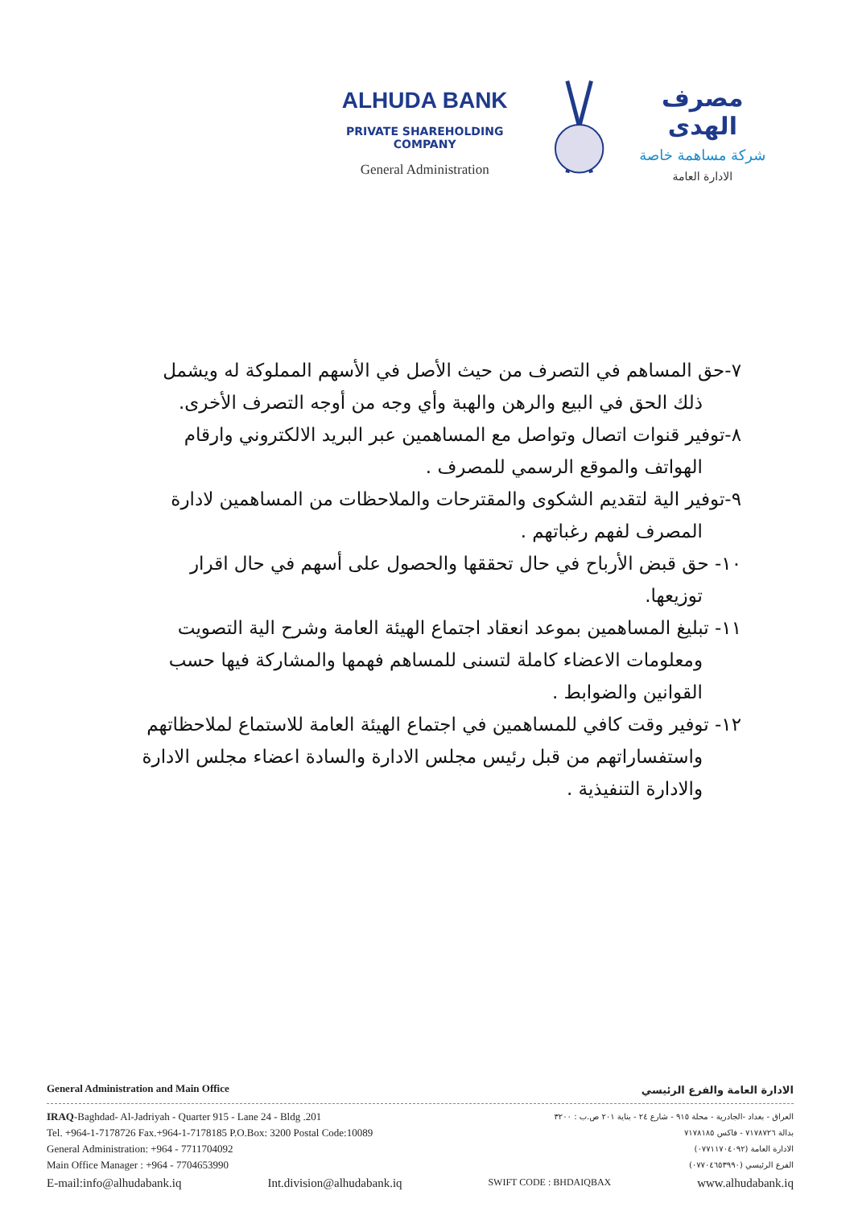ALHUDA BANK
PRIVATE SHAREHOLDING COMPANY
General Administration
مصرف الهدى
شركة مساهمة خاصة
الادارة العامة
٧-حق المساهم في التصرف من حيث الأصل في الأسهم المملوكة له ويشمل
ذلك الحق في البيع والرهن والهبة وأي وجه من أوجه التصرف الأخرى.
٨-توفير قنوات اتصال وتواصل مع المساهمين عبر البريد الالكتروني وارقام
الهواتف والموقع الرسمي للمصرف .
٩-توفير الية لتقديم الشكوى والمقترحات والملاحظات من المساهمين لادارة
المصرف لفهم رغباتهم .
١٠- حق قبض الأرباح في حال تحققها والحصول على أسهم في حال اقرار
توزيعها.
١١- تبليغ المساهمين بموعد انعقاد اجتماع الهيئة العامة وشرح الية التصويت
ومعلومات الاعضاء كاملة لتسنى للمساهم فهمها والمشاركة فيها حسب
القوانين والضوابط .
١٢- توفير وقت كافي للمساهمين في اجتماع الهيئة العامة للاستماع لملاحظاتهم
واستفساراتهم من قبل رئيس مجلس الادارة والسادة اعضاء مجلس الادارة
والادارة التنفيذية .
General Administration and Main Office الادارة العامة والفرع الرئيسي
IRAQ-Baghdad- Al-Jadriyah - Quarter 915 - Lane 24 - Bldg .201
Tel. +964-1-7178726 Fax.+964-1-7178185 P.O.Box: 3200 Postal Code:10089
General Administration: +964 - 7711704092
Main Office Manager : +964 - 7704653990
العراق - بغداد -الجادرية - محلة ٩١٥ - شارع ٢٤ - بناية ٢٠١ ص.ب : ٣٢٠٠
بدالة ٧١٧٨٧٢٦ - فاكس ٧١٧٨١٨٥
الادارة العامة (٠٧٧١١٧٠٤٠٩٢)
الفرع الرئيسي (٠٧٧٠٤٦٥٣٩٩٠)
E-mail:info@alhudabank.iq Int.division@alhudabank.iq SWIFT CODE : BHDAIQBAX www.alhudabank.iq